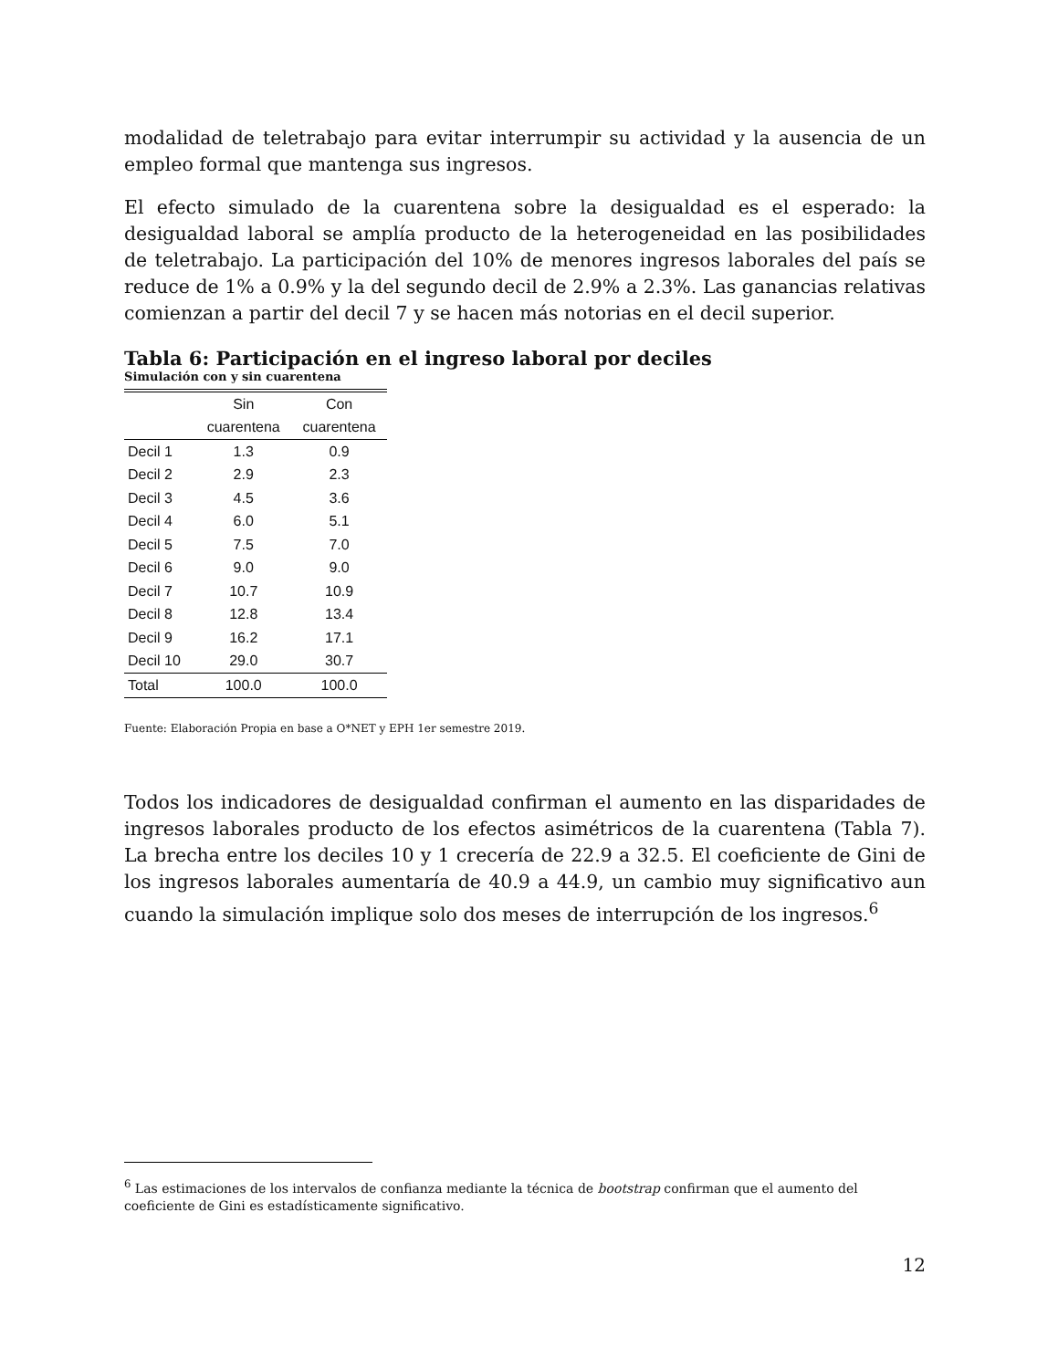modalidad de teletrabajo para evitar interrumpir su actividad y la ausencia de un empleo formal que mantenga sus ingresos.
El efecto simulado de la cuarentena sobre la desigualdad es el esperado: la desigualdad laboral se amplía producto de la heterogeneidad en las posibilidades de teletrabajo. La participación del 10% de menores ingresos laborales del país se reduce de 1% a 0.9% y la del segundo decil de 2.9% a 2.3%. Las ganancias relativas comienzan a partir del decil 7 y se hacen más notorias en el decil superior.
Tabla 6: Participación en el ingreso laboral por deciles
Simulación con y sin cuarentena
| | Sin | Con |
| --- | --- | --- |
| | cuarentena | cuarentena |
| Decil 1 | 1.3 | 0.9 |
| Decil 2 | 2.9 | 2.3 |
| Decil 3 | 4.5 | 3.6 |
| Decil 4 | 6.0 | 5.1 |
| Decil 5 | 7.5 | 7.0 |
| Decil 6 | 9.0 | 9.0 |
| Decil 7 | 10.7 | 10.9 |
| Decil 8 | 12.8 | 13.4 |
| Decil 9 | 16.2 | 17.1 |
| Decil 10 | 29.0 | 30.7 |
| Total | 100.0 | 100.0 |
Fuente: Elaboración Propia en base a O*NET y EPH 1er semestre 2019.
Todos los indicadores de desigualdad confirman el aumento en las disparidades de ingresos laborales producto de los efectos asimétricos de la cuarentena (Tabla 7). La brecha entre los deciles 10 y 1 crecería de 22.9 a 32.5. El coeficiente de Gini de los ingresos laborales aumentaría de 40.9 a 44.9, un cambio muy significativo aun cuando la simulación implique solo dos meses de interrupción de los ingresos.<sup>6</sup>
<sup>6</sup> Las estimaciones de los intervalos de confianza mediante la técnica de bootstrap confirman que el aumento del coeficiente de Gini es estadísticamente significativo.
12